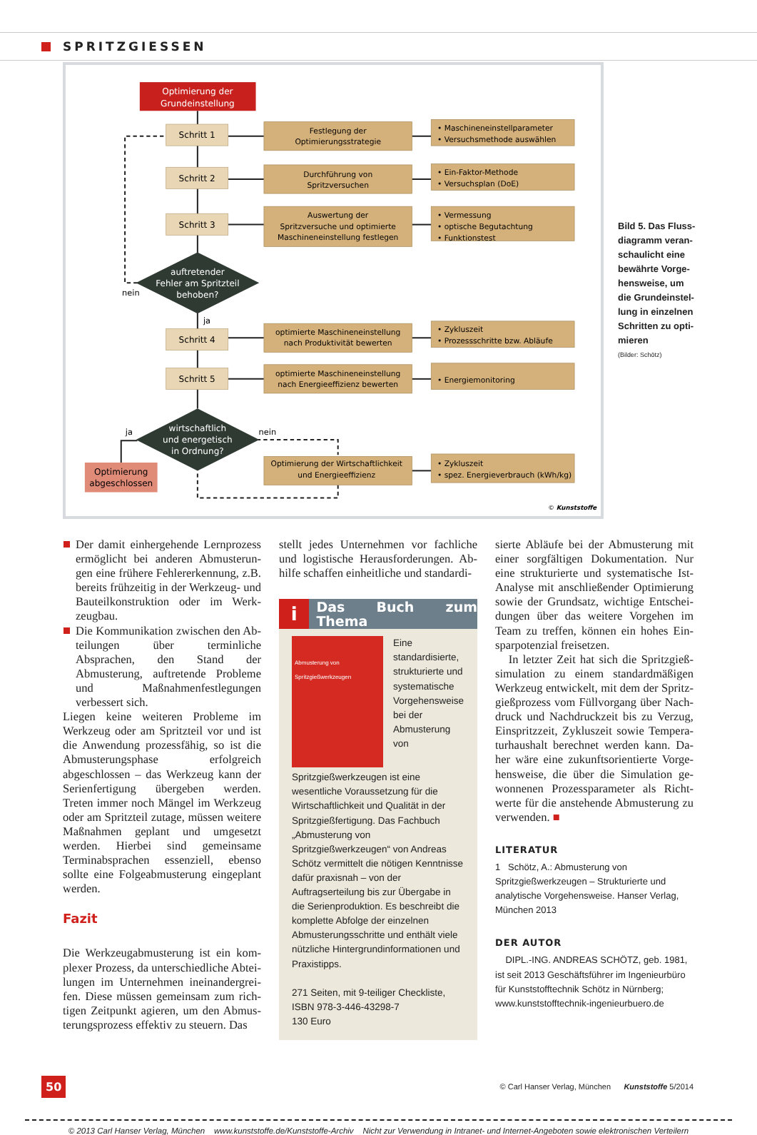SPRITZGIESSEN
Optimierung der
Grundeinstellung
Schritt 1
Festlegung der
Optimierungsstrategie
Schritt 2
Durchführung von
Spritzversuchen
Schritt 3
Auswertung der
Spritzversuche und optimierte
Maschineneinstellung festlegen
auftretender
Fehler am Spritzteil
behoben?
Schritt 4
optimierte Maschineneinstellung
nach Produktivität bewerten
Schritt 5
optimierte Maschineneinstellung
nach Energieeffizienz bewerten
wirtschaftlich
und energetisch
in Ordnung?
Optimierung
abgeschlossen
Optimierung der Wirtschaftlichkeit
und Energieeffizienz
• Maschineneinstellparameter
• Versuchsmethode auswählen
• Ein-Faktor-Methode
• Versuchsplan (DoE)
• Vermessung
• optische Begutachtung
• Funktionstest
• Zykluszeit
• Prozessschritte bzw. Abläufe
• Energiemonitoring
• Zykluszeit
• spez. Energieverbrauch (kWh/kg)
nein
ja
ja
nein
© Kunststoffe
Bild 5. Das Fluss­diagramm veran­schaulicht eine bewährte Vorge­hensweise, um die Grundeinstel­lung in einzelnen Schritten zu opti­mieren
(Bilder: Schötz)
Der damit einhergehende Lernprozess ermöglicht bei anderen Abmusterun­gen eine frühere Fehlererkennung, z.B. bereits frühzeitig in der Werkzeug- und Bauteilkonstruktion oder im Werk­zeugbau.
Die Kommunikation zwischen den Ab­teilungen über terminliche Absprachen, den Stand der Abmusterung, auftretende Probleme und Maßnahmen­festlegungen verbessert sich.
Liegen keine weiteren Probleme im Werk­zeug oder am Spritzteil vor und ist die An­wendung prozessfähig, so ist die Abmus­terungsphase erfolgreich abgeschlossen – das Werkzeug kann der Serienfertigung übergeben werden. Treten immer noch Mängel im Werkzeug oder am Spritzteil zutage, müssen weitere Maßnahmen ge­plant und umgesetzt werden. Hierbei sind gemeinsame Terminabsprachen essenzi­ell, ebenso sollte eine Folgeabmusterung eingeplant werden.
Fazit
Die Werkzeugabmusterung ist ein kom­plexer Prozess, da unterschiedliche Abtei­lungen im Unternehmen ineinandergrei­fen. Diese müssen gemeinsam zum rich­tigen Zeitpunkt agieren, um den Abmus­terungsprozess effektiv zu steuern. Das
stellt jedes Unternehmen vor fachliche und logistische Herausforderungen. Ab­hilfe schaffen einheitliche und standardi-
i Das Buch zum Thema
Abmusterung von Spritzgießwerkzeugen
Eine standardisierte, strukturierte und systematische Vorgehensweise bei der Abmusterung von Spritzgießwerkzeugen ist eine wesentliche Voraussetzung für die Wirtschaftlichkeit und Qualität in der Spritzgießfertigung. Das Fachbuch „Abmusterung von Spritzgießwerkzeugen“ von Andreas Schötz vermittelt die nötigen Kenntnisse dafür praxisnah – von der Auftragserteilung bis zur Übergabe in die Serienproduktion. Es beschreibt die komplette Abfolge der einzelnen Abmusterungsschritte und enthält viele nützliche Hintergrundinformationen und Praxistipps.
271 Seiten, mit 9-teiliger Checkliste,
ISBN 978-3-446-43298-7
130 Euro
sierte Abläufe bei der Abmusterung mit einer sorgfältigen Dokumentation. Nur eine strukturierte und systematische Ist-Analyse mit anschließender Optimierung sowie der Grundsatz, wichtige Entschei­dungen über das weitere Vorgehen im Team zu treffen, können ein hohes Ein­sparpotenzial freisetzen.
In letzter Zeit hat sich die Spritzgieß­simulation zu einem standardmäßigen Werkzeug entwickelt, mit dem der Spritz­gießprozess vom Füllvorgang über Nach­druck und Nachdruckzeit bis zu Verzug, Einspritzzeit, Zykluszeit sowie Tempera­turhaushalt berechnet werden kann. Da­her wäre eine zukunftsorientierte Vorge­hensweise, die über die Simulation ge­wonnenen Prozessparameter als Richt­werte für die anstehende Abmusterung zu verwenden. ■
LITERATUR
1 Schötz, A.: Abmusterung von Spritzgießwerk­zeugen – Strukturierte und analytische Vorgehens­weise. Hanser Verlag, München 2013
DER AUTOR
DIPL.-ING. ANDREAS SCHÖTZ, geb. 1981, ist seit 2013 Geschäftsführer im Ingenieurbüro für Kunst­stofftechnik Schötz in Nürnberg;
www.kunststofftechnik-ingenieurbuero.de
50 © Carl Hanser Verlag, München Kunststoffe 5/2014
© 2013 Carl Hanser Verlag, München www.kunststoffe.de/Kunststoffe-Archiv Nicht zur Verwendung in Intranet- und Internet-Angeboten sowie elektronischen Verteilern